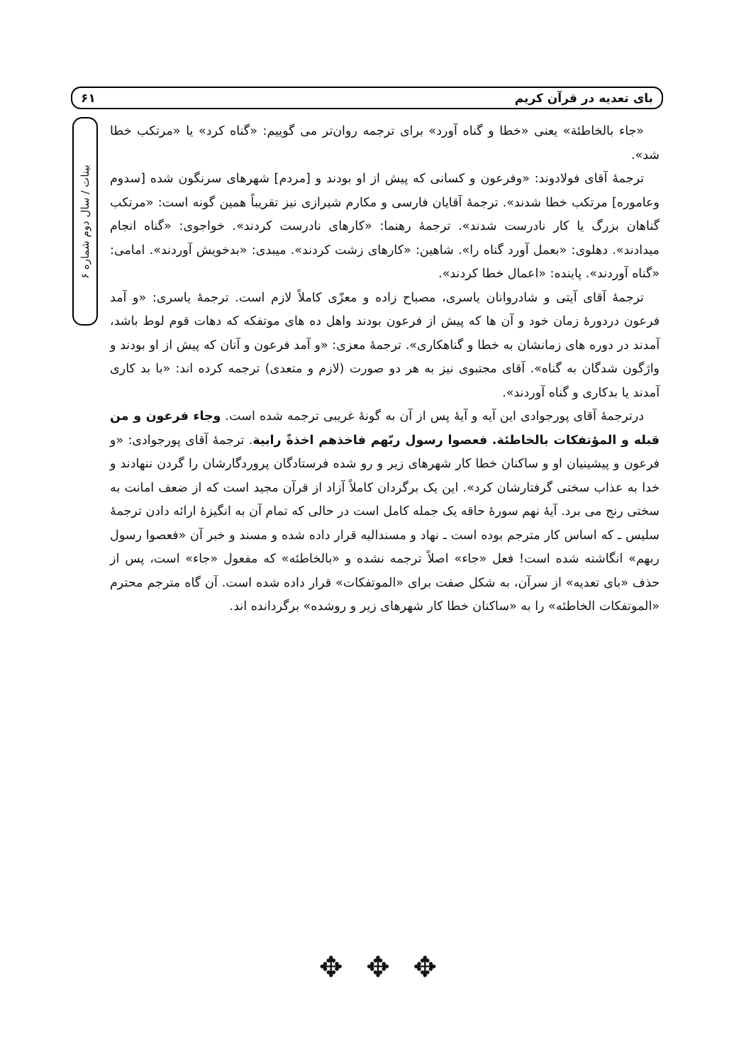بای تعدیه در قرآن کریم ۶۱
بینات / سال دوم شماره ۶
«جاء بالخاطئة» یعنی «خطا و گناه آورد» برای ترجمه روان‌تر می گوییم: «گناه کرد» یا «مرتکب خطا شد».
ترجمهٔ آقای فولادوند: «وفرعون و کسانی که پیش از او بودند و [مردم] شهرهای سرنگون شده [سدوم وعاموره] مرتکب خطا شدند». ترجمهٔ آقایان فارسی و مکارم شیرازی نیز تقریباً همین گونه است: «مرتکب گناهان بزرگ یا کار نادرست شدند». ترجمهٔ رهنما: «کارهای نادرست کردند». خواجوی: «گناه انجام میدادند». دهلوی: «بعمل آورد گناه را». شاهین: «کارهای زشت کردند». میبدی: «بدخویش آوردند». امامی: «گناه آوردند». پاینده: «اعمال خطا کردند».
ترجمهٔ آقای آیتی و شادروانان یاسری، مصباح زاده و معزّی کاملاً لازم است. ترجمهٔ یاسری: «و آمد فرعون دردورهٔ زمان خود و آن ها که پیش از فرعون بودند واهل ده های موتفکه که دهات قوم لوط باشد، آمدند در دوره های زمانشان به خطا و گناهکاری». ترجمهٔ معزی: «و آمد فرعون و آنان که پیش از او بودند و واژگون شدگان به گناه». آقای مجتبوی نیز به هر دو صورت (لازم و متعدی) ترجمه کرده اند: «با بد کاری آمدند یا بدکاری و گناه آوردند».
درترجمهٔ آقای پورجوادی این آیه و آیهٔ پس از آن به گونهٔ غریبی ترجمه شده است. وجاء فرعون و من قبله و المؤتفکات بالخاطئة. فعصوا رسول ربّهم فاخذهم اخذةً رابیة. ترجمهٔ آقای پورجوادی: «و فرعون و پیشینیان او و ساکنان خطا کار شهرهای زیر و رو شده فرستادگان پروردگارشان را گردن ننهادند و خدا به عذاب سختی گرفتارشان کرد». این یک برگردان کاملاً آزاد از قرآن مجید است که از ضعف امانت به سختی رنج می برد. آیهٔ نهم سورهٔ حاقه یک جمله کامل است در حالی که تمام آن به انگیزهٔ ارائه دادن ترجمهٔ سلیس ـ که اساس کار مترجم بوده است ـ نهاد و مسندالیه قرار داده شده و مسند و خبر آن «فعصوا رسول ربهم» انگاشته شده است! فعل «جاء» اصلاً ترجمه نشده و «بالخاطئه» که مفعول «جاء» است، پس از حذف «بای تعدیه» از سرآن، به شکل صفت برای «الموتفکات» قرار داده شده است. آن گاه مترجم محترم «الموتفکات الخاطئه» را به «ساکنان خطا کار شهرهای زیر و روشده» برگردانده اند.
✥ ✥ ✥